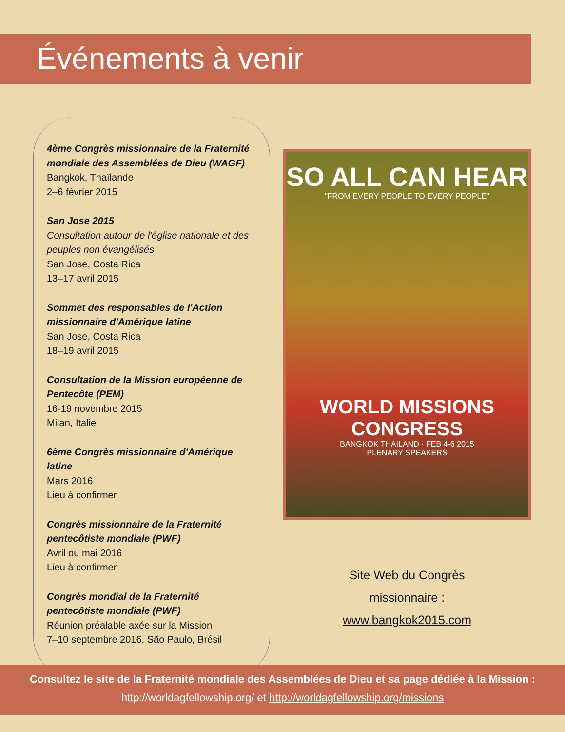Événements à venir
4ème Congrès missionnaire de la Fraternité mondiale des Assemblées de Dieu (WAGF)
Bangkok, Thaïlande
2–6 février 2015
San Jose 2015
Consultation autour de l'église nationale et des peuples non évangélisés
San Jose, Costa Rica
13–17 avril 2015
Sommet des responsables de l'Action missionnaire d'Amérique latine
San Jose, Costa Rica
18–19 avril 2015
Consultation de la Mission européenne de Pentecôte (PEM)
16-19 novembre 2015
Milan, Italie
6ème Congrès missionnaire d'Amérique latine
Mars 2016
Lieu à confirmer
Congrès missionnaire de la Fraternité pentecôtiste mondiale (PWF)
Avril ou mai 2016
Lieu à confirmer
Congrès mondial de la Fraternité pentecôtiste mondiale (PWF)
Réunion préalable axée sur la Mission
7–10 septembre 2016, São Paulo, Brésil
SO ALL CAN HEAR
"FROM EVERY PEOPLE TO EVERY PEOPLE"
WORLD MISSIONS CONGRESS
BANGKOK THAILAND · FEB 4-6 2015
PLENARY SPEAKERS
Site Web du Congrès
missionnaire :
www.bangkok2015.com
Consultez le site de la Fraternité mondiale des Assemblées de Dieu et sa page dédiée à la Mission :
http://worldagfellowship.org/ et http://worldagfellowship.org/missions